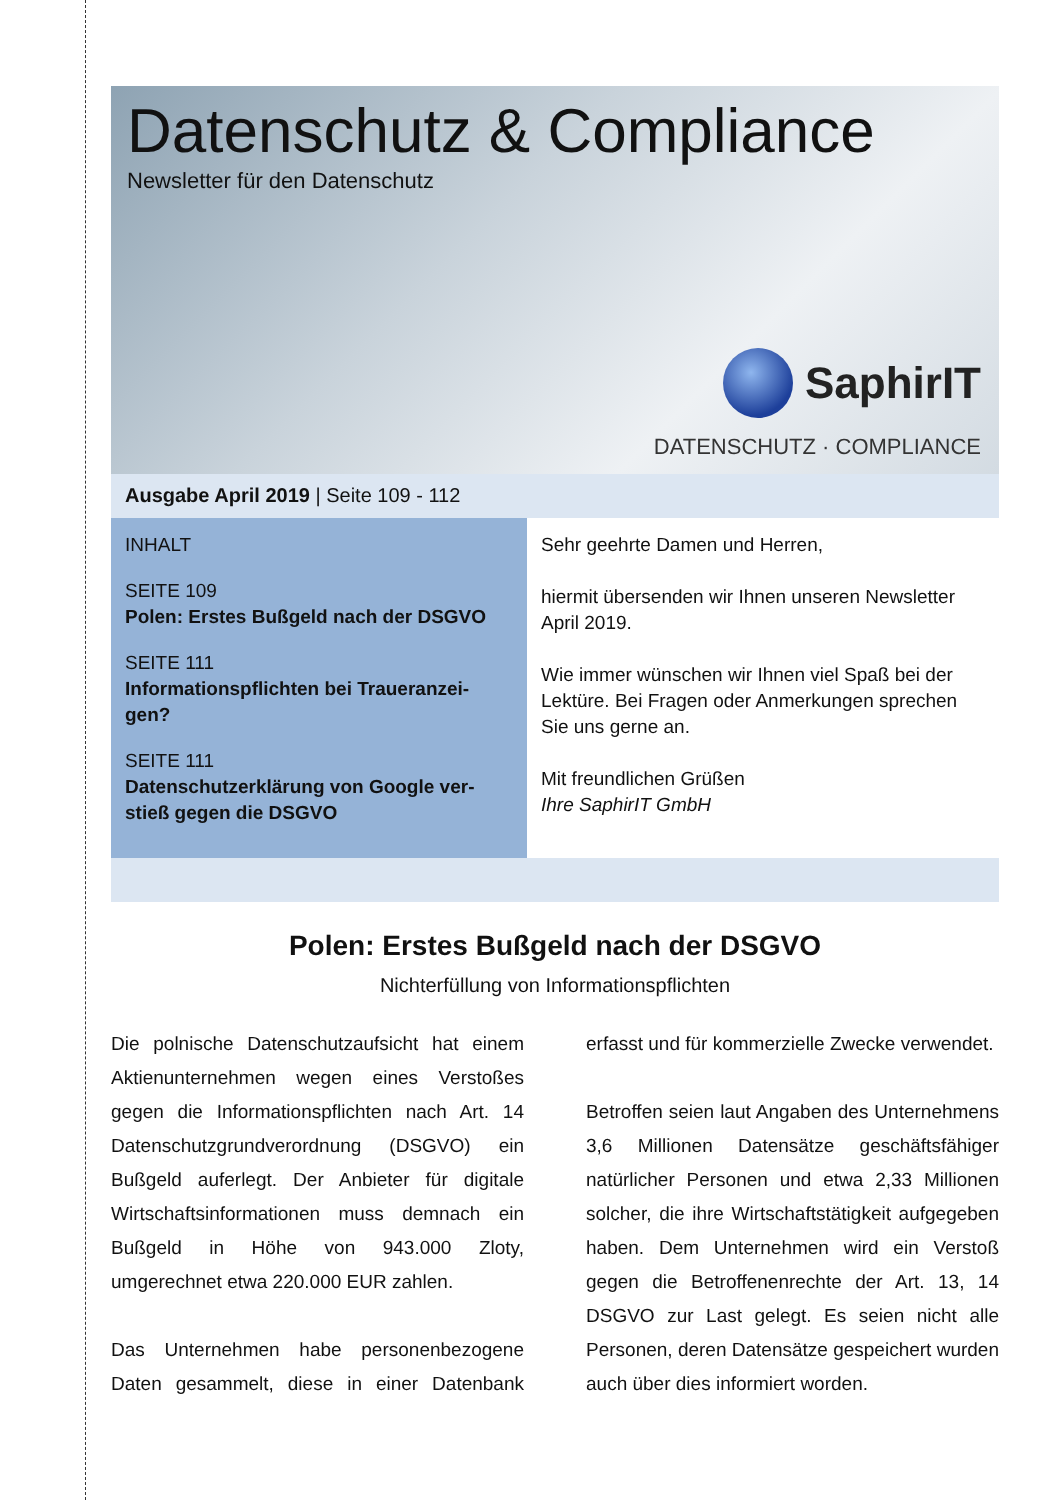Datenschutz & Compliance
Newsletter für den Datenschutz
SaphirIT
DATENSCHUTZ · COMPLIANCE
Ausgabe April 2019 | Seite 109 - 112
INHALT
SEITE 109
Polen: Erstes Bußgeld nach der DSGVO
SEITE 111
Informationspflichten bei Traueranzei-gen?
SEITE 111
Datenschutzerklärung von Google ver-stieß gegen die DSGVO
Sehr geehrte Damen und Herren,
hiermit übersenden wir Ihnen unseren Newsletter April 2019.
Wie immer wünschen wir Ihnen viel Spaß bei der Lektüre. Bei Fragen oder Anmerkungen sprechen Sie uns gerne an.
Mit freundlichen Grüßen
Ihre SaphirIT GmbH
Polen: Erstes Bußgeld nach der DSGVO
Nichterfüllung von Informationspflichten
Die polnische Datenschutzaufsicht hat einem Aktienunternehmen wegen eines Verstoßes gegen die Informationspflichten nach Art. 14 Datenschutzgrundverordnung (DSGVO) ein Bußgeld auferlegt. Der Anbieter für digitale Wirtschaftsinformationen muss demnach ein Bußgeld in Höhe von 943.000 Zloty, umgerechnet etwa 220.000 EUR zahlen.
Das Unternehmen habe personenbezogene Daten gesammelt, diese in einer Datenbank erfasst und für kommerzielle Zwecke verwendet.
Betroffen seien laut Angaben des Unternehmens 3,6 Millionen Datensätze geschäftsfähiger natürlicher Personen und etwa 2,33 Millionen solcher, die ihre Wirtschaftstätigkeit aufgegeben haben. Dem Unternehmen wird ein Verstoß gegen die Betroffenenrechte der Art. 13, 14 DSGVO zur Last gelegt. Es seien nicht alle Personen, deren Datensätze gespeichert wurden auch über dies informiert worden.